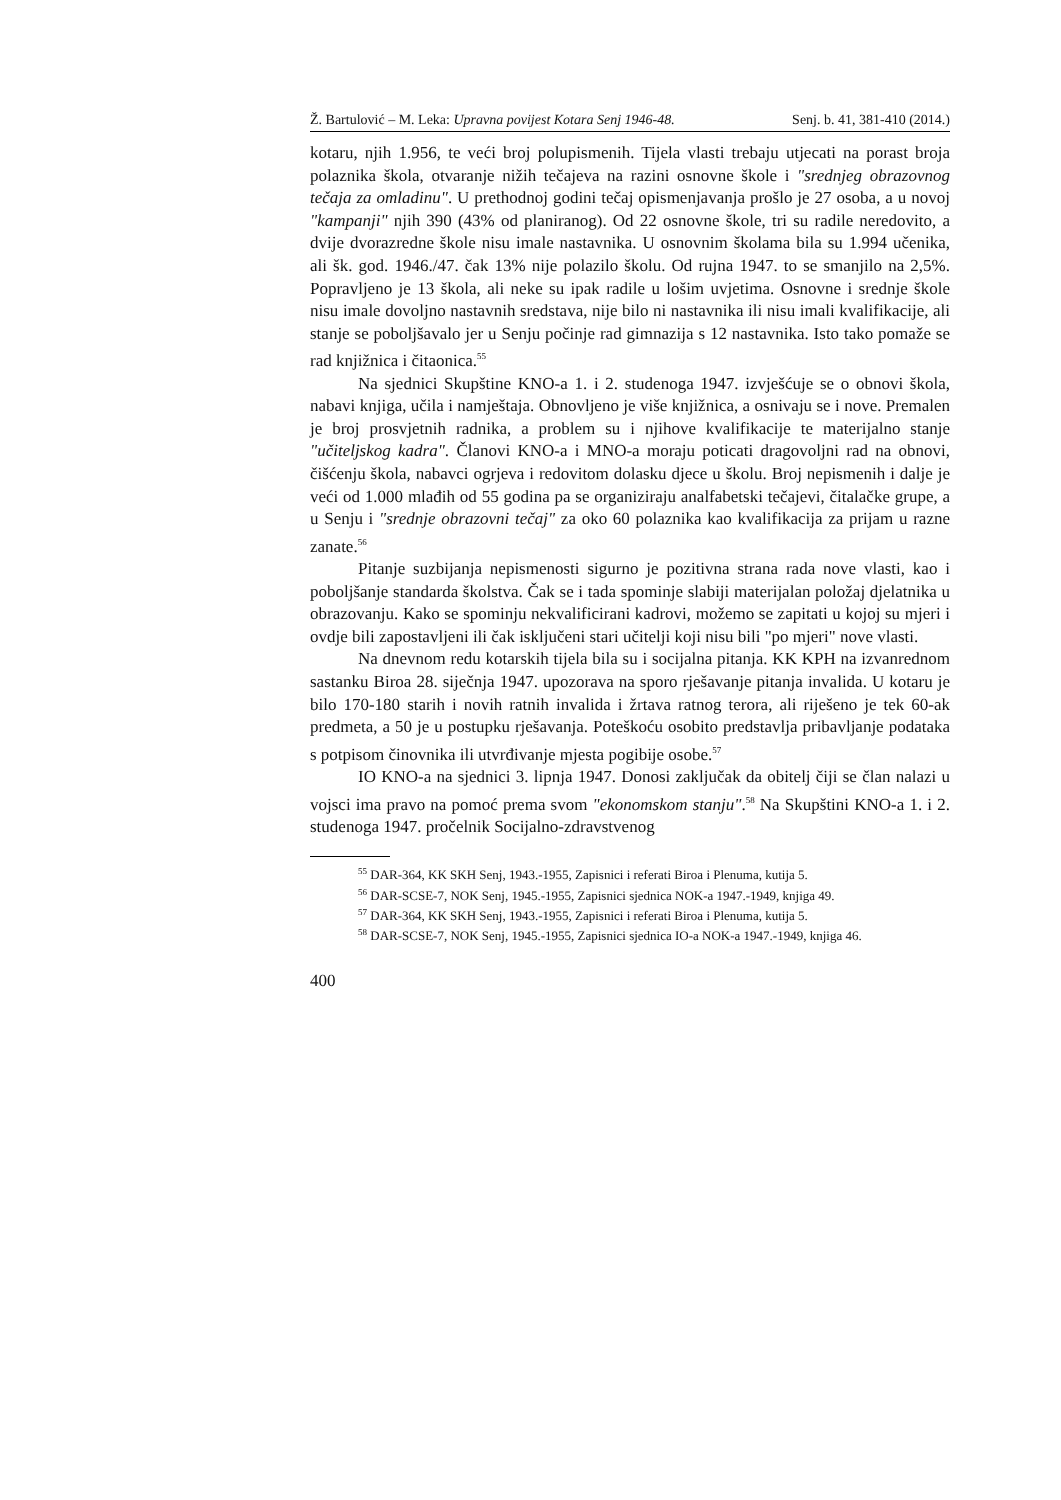Ž. Bartulović – M. Leka: Upravna povijest Kotara Senj 1946-48. Senj. b. 41, 381-410 (2014.)
kotaru, njih 1.956, te veći broj polupismenih. Tijela vlasti trebaju utjecati na porast broja polaznika škola, otvaranje nižih tečajeva na razini osnovne škole i "srednjeg obrazovnog tečaja za omladinu". U prethodnoj godini tečaj opismenjavanja prošlo je 27 osoba, a u novoj "kampanji" njih 390 (43% od planiranog). Od 22 osnovne škole, tri su radile neredovito, a dvije dvorazredne škole nisu imale nastavnika. U osnovnim školama bila su 1.994 učenika, ali šk. god. 1946./47. čak 13% nije polazilo školu. Od rujna 1947. to se smanjilo na 2,5%. Popravljeno je 13 škola, ali neke su ipak radile u lošim uvjetima. Osnovne i srednje škole nisu imale dovoljno nastavnih sredstava, nije bilo ni nastavnika ili nisu imali kvalifikacije, ali stanje se poboljšavalo jer u Senju počinje rad gimnazija s 12 nastavnika. Isto tako pomaže se rad knjižnica i čitaonica.<sup>55</sup>
Na sjednici Skupštine KNO-a 1. i 2. studenoga 1947. izvješćuje se o obnovi škola, nabavi knjiga, učila i namještaja. Obnovljeno je više knjižnica, a osnivaju se i nove. Premalen je broj prosvjetnih radnika, a problem su i njihove kvalifikacije te materijalno stanje "učiteljskog kadra". Članovi KNO-a i MNO-a moraju poticati dragovoljni rad na obnovi, čišćenju škola, nabavci ogrjeva i redovitom dolasku djece u školu. Broj nepismenih i dalje je veći od 1.000 mlađih od 55 godina pa se organiziraju analfabetski tečajevi, čitalačke grupe, a u Senju i "srednje obrazovni tečaj" za oko 60 polaznika kao kvalifikacija za prijam u razne zanate.<sup>56</sup>
Pitanje suzbijanja nepismenosti sigurno je pozitivna strana rada nove vlasti, kao i poboljšanje standarda školstva. Čak se i tada spominje slabiji materijalan položaj djelatnika u obrazovanju. Kako se spominju nekvalificirani kadrovi, možemo se zapitati u kojoj su mjeri i ovdje bili zapostavljeni ili čak isključeni stari učitelji koji nisu bili "po mjeri" nove vlasti.
Na dnevnom redu kotarskih tijela bila su i socijalna pitanja. KK KPH na izvanrednom sastanku Biroa 28. siječnja 1947. upozorava na sporo rješavanje pitanja invalida. U kotaru je bilo 170-180 starih i novih ratnih invalida i žrtava ratnog terora, ali riješeno je tek 60-ak predmeta, a 50 je u postupku rješavanja. Poteškoću osobito predstavlja pribavljanje podataka s potpisom činovnika ili utvrđivanje mjesta pogibije osobe.<sup>57</sup>
IO KNO-a na sjednici 3. lipnja 1947. Donosi zaključak da obitelj čiji se član nalazi u vojsci ima pravo na pomoć prema svom "ekonomskom stanju".<sup>58</sup> Na Skupštini KNO-a 1. i 2. studenoga 1947. pročelnik Socijalno-zdravstvenog
<sup>55</sup> DAR-364, KK SKH Senj, 1943.-1955, Zapisnici i referati Biroa i Plenuma, kutija 5.
<sup>56</sup> DAR-SCSE-7, NOK Senj, 1945.-1955, Zapisnici sjednica NOK-a 1947.-1949, knjiga 49.
<sup>57</sup> DAR-364, KK SKH Senj, 1943.-1955, Zapisnici i referati Biroa i Plenuma, kutija 5.
<sup>58</sup> DAR-SCSE-7, NOK Senj, 1945.-1955, Zapisnici sjednica IO-a NOK-a 1947.-1949, knjiga 46.
400